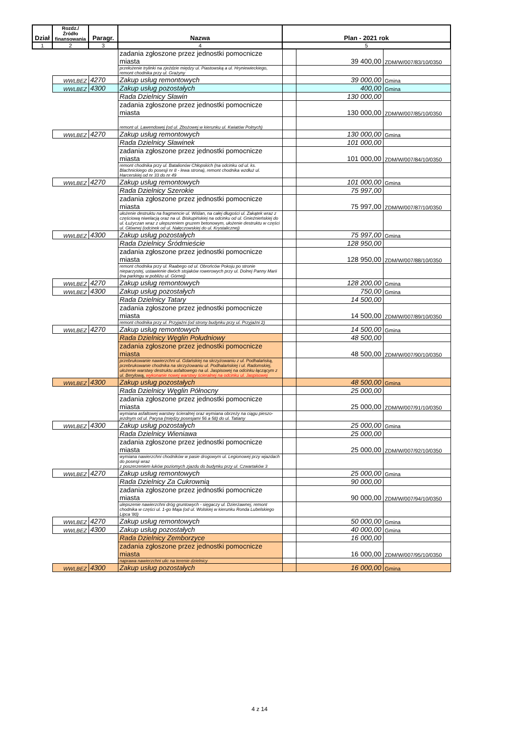| Dział | Rozdz./ Źródło finansowania | Paragr. | Nazwa | Plan - 2021 rok | | |
| --- | --- | --- | --- | --- | --- | --- |
| 1 | 2 | 3 | 4 | 5 | | |
| | | | zadania zgłoszone przez jednostki pomocnicze miasta | | 39 400,00 | ZDM/W/007/83/10/0350 |
| | | | przełożenie trylinki na zjeździe między ul. Piastowską a ul. Hryniewieckiego, remont chodnika przy ul. Grażyny | | | |
| | WWLBEZ | 4270 | Zakup usług remontowych | | 39 000,00 | Gmina |
| | WWLBEZ | 4300 | Zakup usług pozostałych | | 400,00 | Gmina |
| | | | Rada Dzielnicy Sławin | | 130 000,00 | |
| | | | zadania zgłoszone przez jednostki pomocnicze miasta | | 130 000,00 | ZDM/W/007/85/10/0350 |
| | | | remont ul. Lawendowej (od ul. Zbożowej w kierunku ul. Kwiatów Polnych) | | | |
| | WWLBEZ | 4270 | Zakup usług remontowych | | 130 000,00 | Gmina |
| | | | Rada Dzielnicy Sławinek | | 101 000,00 | |
| | | | zadania zgłoszone przez jednostki pomocnicze miasta | | 101 000,00 | ZDM/W/007/84/10/0350 |
| | | | remont chodnika przy ul. Batalionów Chłopskich (na odcinku od ul. ks. Blachnickiego do posesji nr 8 - lewa strona), remont chodnika wzdłuż ul. Harcerskiej od nr 33 do nr 49 | | | |
| | WWLBEZ | 4270 | Zakup usług remontowych | | 101 000,00 | Gmina |
| | | | Rada Dzielnicy Szerokie | | 75 997,00 | |
| | | | zadania zgłoszone przez jednostki pomocnicze miasta | | 75 997,00 | ZDM/W/007/87/10/0350 |
| | | | ułożenie destruktu na fragmencie ul. Wiślan, na całej długości ul. Zakątek wraz z częściową niwelacją oraz na ul. Biskupińskiej na odcinku od ul. Gnieźnieńskiej do ul. Łużyczan wraz z ulepszeniem gruzem betonowym, ułożenie destruktu w części ul. Głównej (odcinek od ul. Nałęczowskiej do ul. Krystalicznej) | | | |
| | WWLBEZ | 4300 | Zakup usług pozostałych | | 75 997,00 | Gmina |
| | | | Rada Dzielnicy Śródmieście | | 128 950,00 | |
| | | | zadania zgłoszone przez jednostki pomocnicze miasta | | 128 950,00 | ZDM/W/007/88/10/0350 |
| | | | remont chodnika przy ul. Raabego od ul. Obrońców Pokoju po stronie nieparzystej, ustawienie dwóch stojaków rowerowych przy ul. Dolnej Panny Marii (na parkingu w pobliżu ul. Górnej) | | | |
| | WWLBEZ | 4270 | Zakup usług remontowych | | 128 200,00 | Gmina |
| | WWLBEZ | 4300 | Zakup usług pozostałych | | 750,00 | Gmina |
| | | | Rada Dzielnicy Tatary | | 14 500,00 | |
| | | | zadania zgłoszone przez jednostki pomocnicze miasta | | 14 500,00 | ZDM/W/007/89/10/0350 |
| | | | remont chodnika przy ul. Przyjaźni (od strony budynku przy ul. Przyjaźni 2) | | | |
| | WWLBEZ | 4270 | Zakup usług remontowych | | 14 500,00 | Gmina |
| | | | Rada Dzielnicy Węglin Południowy | | 48 500,00 | |
| | | | zadania zgłoszone przez jednostki pomocnicze miasta | | 48 500,00 | ZDM/W/007/90/10/0350 |
| | | | przebrukowanie nawierzchni ul. Gdańskiej na skrzyżowaniu z ul. Podhalańską, przebrukowanie chodnika na skrzyżowaniu ul. Podhalańskiej i ul. Radomskiej, ułożenie warstwy destruktu asfaltowego na ul. Jaspisowej na odcinku łączącym z ul. Berylową, wykonanie nowej warstwy ścieralnej na odcinku ul. Jaspisowej | | | |
| | WWLBEZ | 4300 | Zakup usług pozostałych | | 48 500,00 | Gmina |
| | | | Rada Dzielnicy Węglin Północny | | 25 000,00 | |
| | | | zadania zgłoszone przez jednostki pomocnicze miasta | | 25 000,00 | ZDM/W/007/91/10/0350 |
| | | | wymiana asfaltowej warstwy ścieralnej oraz wymiana obrzeży na ciągu pieszo-jezdnym od ul. Parysa (między posesjami 56 a 58) do ul. Tatiany | | | |
| | WWLBEZ | 4300 | Zakup usług pozostałych | | 25 000,00 | Gmina |
| | | | Rada Dzielnicy Wieniawa | | 25 000,00 | |
| | | | zadania zgłoszone przez jednostki pomocnicze miasta | | 25 000,00 | ZDM/W/007/92/10/0350 |
| | | | wymiana nawierzchni chodników w pasie drogowym ul. Legionowej przy wjazdach do posesji wraz z poszerzeniem łuków poziomych zjazdu do budynku przy ul. Czwartaków 3 | | | |
| | WWLBEZ | 4270 | Zakup usług remontowych | | 25 000,00 | Gmina |
| | | | Rada Dzielnicy Za Cukrownią | | 90 000,00 | |
| | | | zadania zgłoszone przez jednostki pomocnicze miasta | | 90 000,00 | ZDM/W/007/94/10/0350 |
| | | | ulepszenie nawierzchni dróg gruntowych - sięgaczy ul. Dzierżawnej, remont chodnika w części ul. 1-go Maja (od ul. Wolskiej w kierunku Ronda Lubelskiego Lipca '80) | | | |
| | WWLBEZ | 4270 | Zakup usług remontowych | | 50 000,00 | Gmina |
| | WWLBEZ | 4300 | Zakup usług pozostałych | | 40 000,00 | Gmina |
| | | | Rada Dzielnicy Zemborzyce | | 16 000,00 | |
| | | | zadania zgłoszone przez jednostki pomocnicze miasta | | 16 000,00 | ZDM/W/007/95/10/0350 |
| | | | naprawa nawierzchni ulic na terenie dzielnicy | | | |
| | WWLBEZ | 4300 | Zakup usług pozostałych | | 16 000,00 | Gmina |
4 z 14